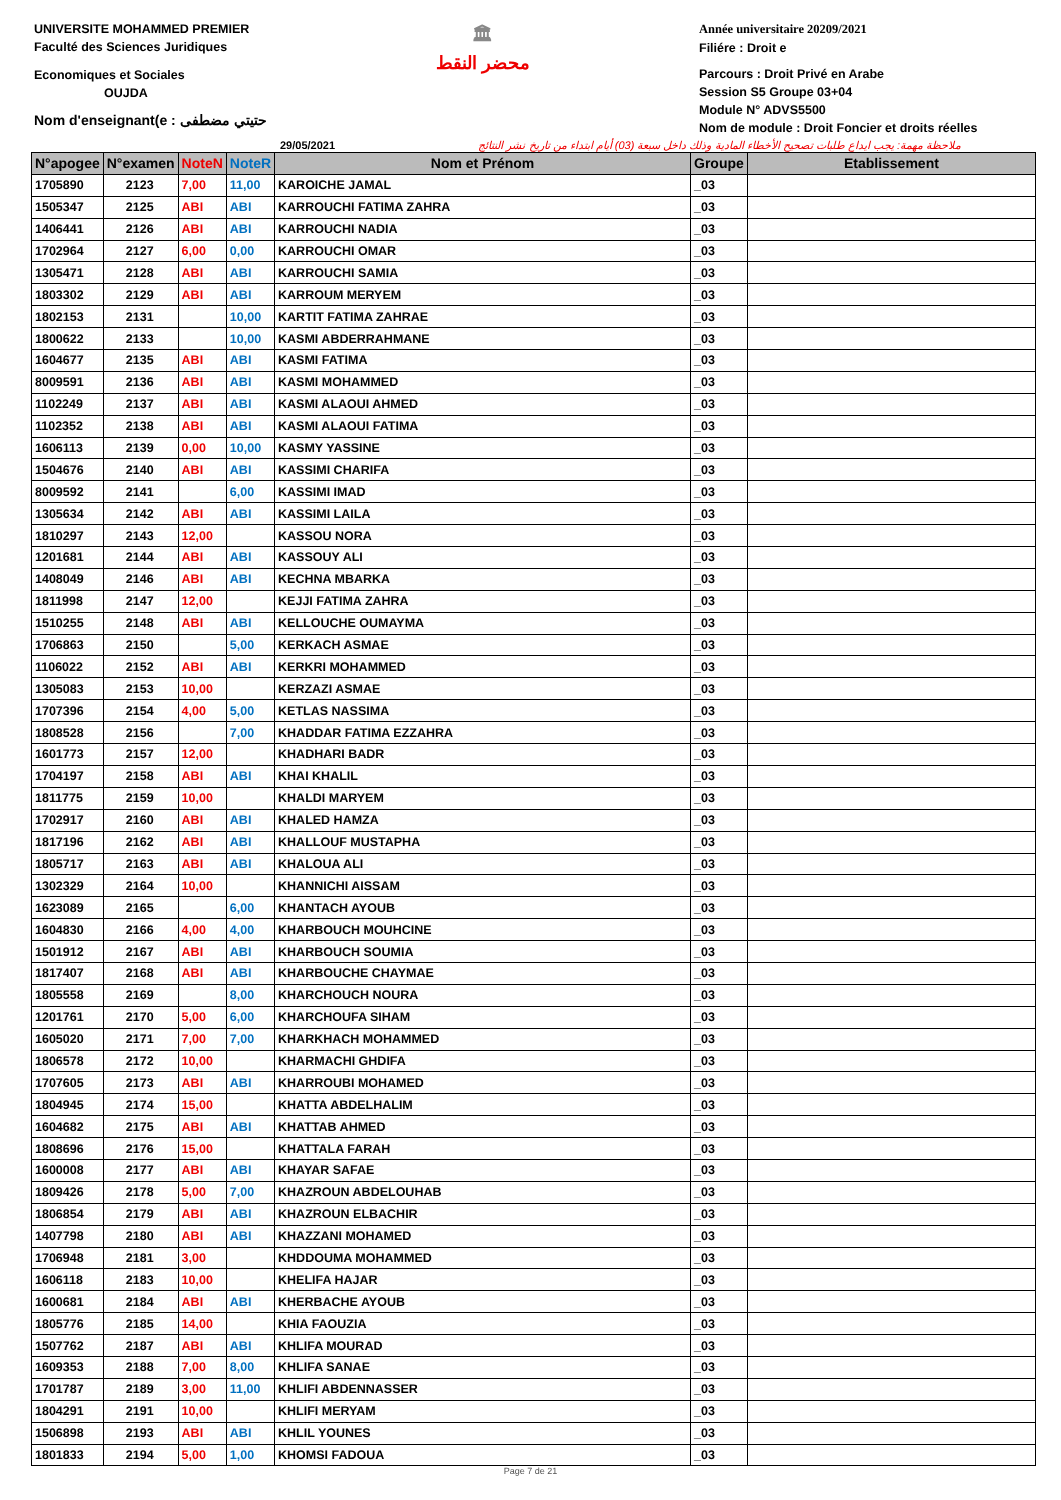UNIVERSITE MOHAMMED PREMIER
Faculté des Sciences Juridiques
Economiques et Sociales
OUJDA
Nom d'enseignant(e : حتيتي مضطفى
🏛
محضر النقط
Année universitaire 20209/2021
Filiére : Droit e
Parcours : Droit Privé en Arabe
Session S5 Groupe 03+04
Module N° ADVS5500
Nom de module : Droit Foncier et droits réelles
29/05/2021 ملاحظة مهمة: يجب ايداع طلبات تصحيح الأخطاء المادية وذلك داخل سبعة (03) أيام ابتداء من تاريخ نشر النتائج
| N°apogee | N°examen | NoteN | NoteR | Nom et Prénom | Groupe | Etablissement |
| --- | --- | --- | --- | --- | --- | --- |
| 1705890 | 2123 | 7,00 | 11,00 | KAROICHE JAMAL | _03 | |
| 1505347 | 2125 | ABI | ABI | KARROUCHI FATIMA ZAHRA | _03 | |
| 1406441 | 2126 | ABI | ABI | KARROUCHI NADIA | _03 | |
| 1702964 | 2127 | 6,00 | 0,00 | KARROUCHI OMAR | _03 | |
| 1305471 | 2128 | ABI | ABI | KARROUCHI SAMIA | _03 | |
| 1803302 | 2129 | ABI | ABI | KARROUM MERYEM | _03 | |
| 1802153 | 2131 | | 10,00 | KARTIT FATIMA ZAHRAE | _03 | |
| 1800622 | 2133 | | 10,00 | KASMI ABDERRAHMANE | _03 | |
| 1604677 | 2135 | ABI | ABI | KASMI FATIMA | _03 | |
| 8009591 | 2136 | ABI | ABI | KASMI MOHAMMED | _03 | |
| 1102249 | 2137 | ABI | ABI | KASMI ALAOUI AHMED | _03 | |
| 1102352 | 2138 | ABI | ABI | KASMI ALAOUI FATIMA | _03 | |
| 1606113 | 2139 | 0,00 | 10,00 | KASMY YASSINE | _03 | |
| 1504676 | 2140 | ABI | ABI | KASSIMI CHARIFA | _03 | |
| 8009592 | 2141 | | 6,00 | KASSIMI IMAD | _03 | |
| 1305634 | 2142 | ABI | ABI | KASSIMI LAILA | _03 | |
| 1810297 | 2143 | 12,00 | | KASSOU NORA | _03 | |
| 1201681 | 2144 | ABI | ABI | KASSOUY ALI | _03 | |
| 1408049 | 2146 | ABI | ABI | KECHNA MBARKA | _03 | |
| 1811998 | 2147 | 12,00 | | KEJJI FATIMA ZAHRA | _03 | |
| 1510255 | 2148 | ABI | ABI | KELLOUCHE OUMAYMA | _03 | |
| 1706863 | 2150 | | 5,00 | KERKACH ASMAE | _03 | |
| 1106022 | 2152 | ABI | ABI | KERKRI MOHAMMED | _03 | |
| 1305083 | 2153 | 10,00 | | KERZAZI ASMAE | _03 | |
| 1707396 | 2154 | 4,00 | 5,00 | KETLAS NASSIMA | _03 | |
| 1808528 | 2156 | | 7,00 | KHADDAR FATIMA EZZAHRA | _03 | |
| 1601773 | 2157 | 12,00 | | KHADHARI BADR | _03 | |
| 1704197 | 2158 | ABI | ABI | KHAI KHALIL | _03 | |
| 1811775 | 2159 | 10,00 | | KHALDI MARYEM | _03 | |
| 1702917 | 2160 | ABI | ABI | KHALED HAMZA | _03 | |
| 1817196 | 2162 | ABI | ABI | KHALLOUF MUSTAPHA | _03 | |
| 1805717 | 2163 | ABI | ABI | KHALOUA ALI | _03 | |
| 1302329 | 2164 | 10,00 | | KHANNICHI AISSAM | _03 | |
| 1623089 | 2165 | | 6,00 | KHANTACH AYOUB | _03 | |
| 1604830 | 2166 | 4,00 | 4,00 | KHARBOUCH MOUHCINE | _03 | |
| 1501912 | 2167 | ABI | ABI | KHARBOUCH SOUMIA | _03 | |
| 1817407 | 2168 | ABI | ABI | KHARBOUCHE CHAYMAE | _03 | |
| 1805558 | 2169 | | 8,00 | KHARCHOUCH NOURA | _03 | |
| 1201761 | 2170 | 5,00 | 6,00 | KHARCHOUFA SIHAM | _03 | |
| 1605020 | 2171 | 7,00 | 7,00 | KHARKHACH MOHAMMED | _03 | |
| 1806578 | 2172 | 10,00 | | KHARMACHI GHDIFA | _03 | |
| 1707605 | 2173 | ABI | ABI | KHARROUBI MOHAMED | _03 | |
| 1804945 | 2174 | 15,00 | | KHATTA ABDELHALIM | _03 | |
| 1604682 | 2175 | ABI | ABI | KHATTAB AHMED | _03 | |
| 1808696 | 2176 | 15,00 | | KHATTALA FARAH | _03 | |
| 1600008 | 2177 | ABI | ABI | KHAYAR SAFAE | _03 | |
| 1809426 | 2178 | 5,00 | 7,00 | KHAZROUN ABDELOUHAB | _03 | |
| 1806854 | 2179 | ABI | ABI | KHAZROUN ELBACHIR | _03 | |
| 1407798 | 2180 | ABI | ABI | KHAZZANI MOHAMED | _03 | |
| 1706948 | 2181 | 3,00 | | KHDDOUMA MOHAMMED | _03 | |
| 1606118 | 2183 | 10,00 | | KHELIFA HAJAR | _03 | |
| 1600681 | 2184 | ABI | ABI | KHERBACHE AYOUB | _03 | |
| 1805776 | 2185 | 14,00 | | KHIA FAOUZIA | _03 | |
| 1507762 | 2187 | ABI | ABI | KHLIFA MOURAD | _03 | |
| 1609353 | 2188 | 7,00 | 8,00 | KHLIFA SANAE | _03 | |
| 1701787 | 2189 | 3,00 | 11,00 | KHLIFI ABDENNASSER | _03 | |
| 1804291 | 2191 | 10,00 | | KHLIFI MERYAM | _03 | |
| 1506898 | 2193 | ABI | ABI | KHLIL YOUNES | _03 | |
| 1801833 | 2194 | 5,00 | 1,00 | KHOMSI FADOUA | _03 | |
Page 7 de 21